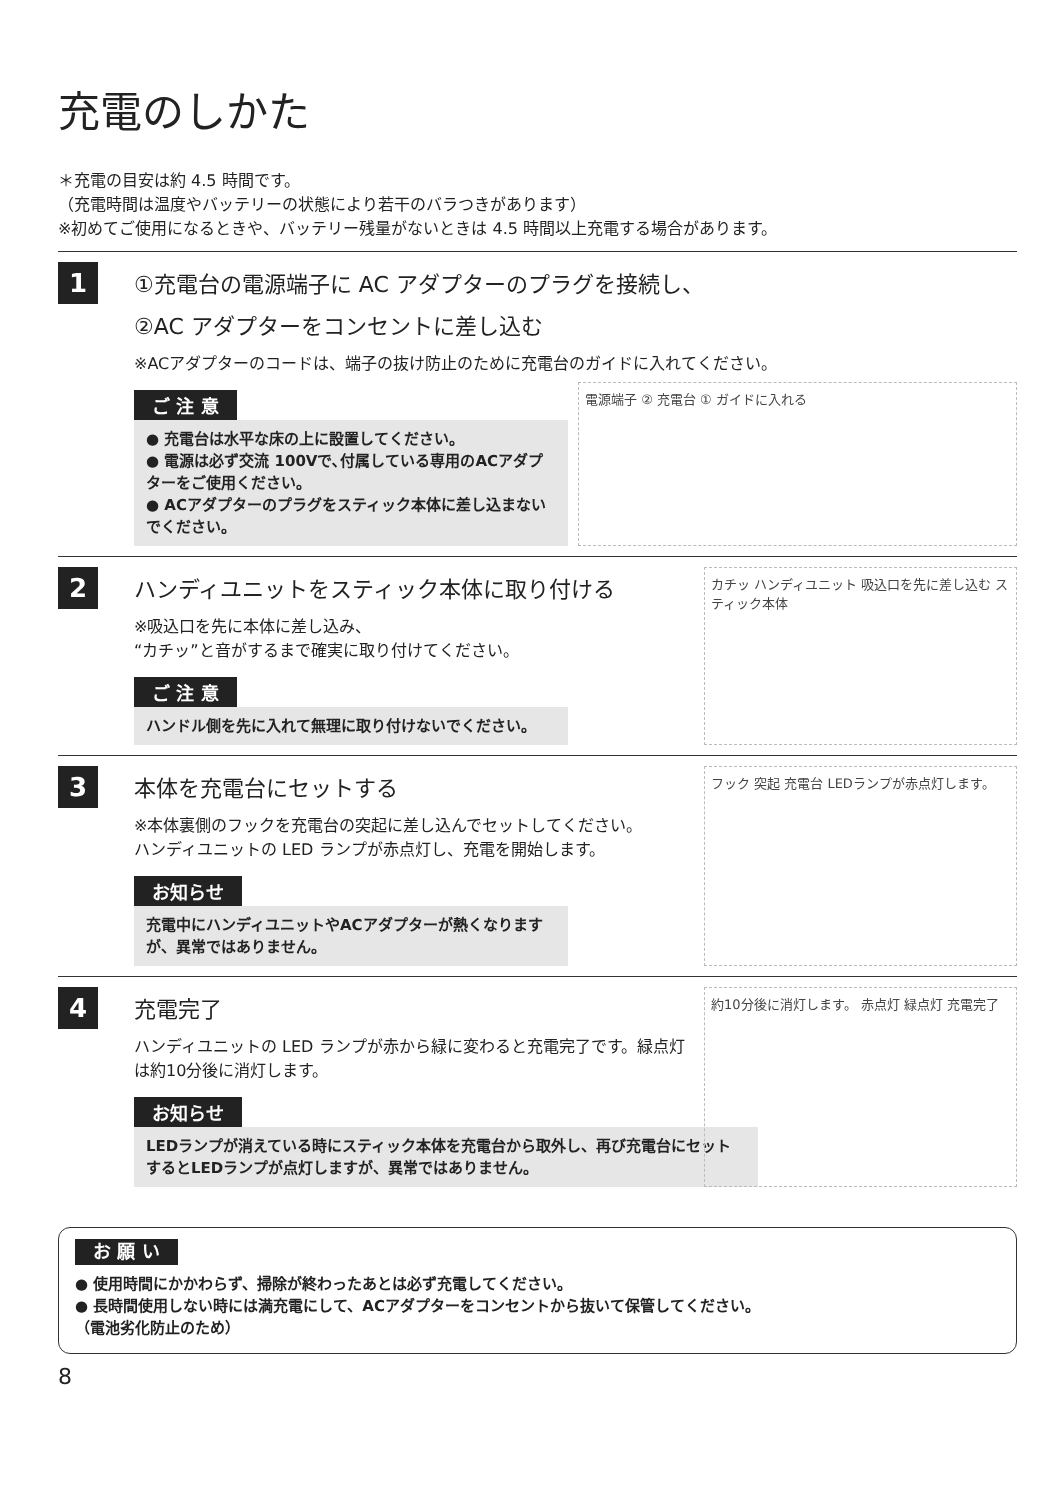充電のしかた
＊充電の目安は約 4.5 時間です。
（充電時間は温度やバッテリーの状態により若干のバラつきがあります）
※初めてご使用になるときや、バッテリー残量がないときは 4.5 時間以上充電する場合があります。
1
①充電台の電源端子に AC アダプターのプラグを接続し、
②AC アダプターをコンセントに差し込む
※ACアダプターのコードは、端子の抜け防止のために充電台のガイドに入れてください。
ご 注 意
● 充電台は水平な床の上に設置してください。
● 電源は必ず交流 100Vで､付属している専用のACアダプターをご使用ください。
● ACアダプターのプラグをスティック本体に差し込まないでください。
電源端子 ② 充電台 ① ガイドに入れる
2
ハンディユニットをスティック本体に取り付ける
※吸込口を先に本体に差し込み、
“カチッ”と音がするまで確実に取り付けてください。
ご 注 意
ハンドル側を先に入れて無理に取り付けないでください。
カチッ ハンディユニット 吸込口を先に差し込む スティック本体
3
本体を充電台にセットする
※本体裏側のフックを充電台の突起に差し込んでセットしてください。
ハンディユニットの LED ランプが赤点灯し、充電を開始します。
お知らせ
充電中にハンディユニットやACアダプターが熱くなりますが、異常ではありません。
フック 突起 充電台 LEDランプが赤点灯します。
4
充電完了
ハンディユニットの LED ランプが赤から緑に変わると充電完了です。緑点灯は約10分後に消灯します。
お知らせ
LEDランプが消えている時にスティック本体を充電台から取外し、再び充電台にセットするとLEDランプが点灯しますが、異常ではありません。
約10分後に消灯します。 赤点灯 緑点灯 充電完了
お 願 い
● 使用時間にかかわらず、掃除が終わったあとは必ず充電してください。
● 長時間使用しない時には満充電にして、ACアダプターをコンセントから抜いて保管してください。
（電池劣化防止のため）
8